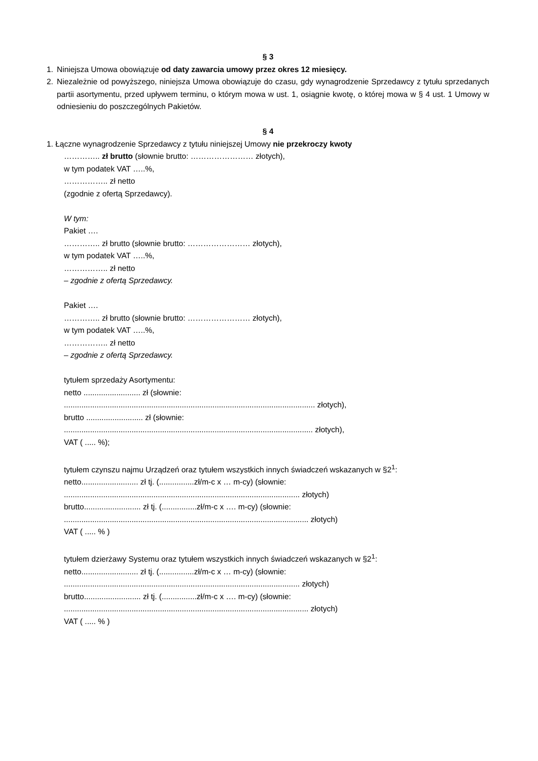§ 3
1. Niniejsza Umowa obowiązuje od daty zawarcia umowy przez okres 12 miesięcy.
2. Niezależnie od powyższego, niniejsza Umowa obowiązuje do czasu, gdy wynagrodzenie Sprzedawcy z tytułu sprzedanych partii asortymentu, przed upływem terminu, o którym mowa w ust. 1, osiągnie kwotę, o której mowa w § 4 ust. 1 Umowy w odniesieniu do poszczególnych Pakietów.
§ 4
1. Łączne wynagrodzenie Sprzedawcy z tytułu niniejszej Umowy nie przekroczy kwoty
………….. zł brutto (słownie brutto: …………………… złotych),
w tym podatek VAT …..%,
…………….. zł netto
(zgodnie z ofertą Sprzedawcy).
W tym:
Pakiet ….
………….. zł brutto (słownie brutto: …………………… złotych),
w tym podatek VAT …..%,
…………….. zł netto
– zgodnie z ofertą Sprzedawcy.
Pakiet ….
………….. zł brutto (słownie brutto: …………………… złotych),
w tym podatek VAT …..%,
…………….. zł netto
– zgodnie z ofertą Sprzedawcy.
tytułem sprzedaży Asortymentu:
netto .......................... zł (słownie:
................................................................................................................... złotych),
brutto .......................... zł (słownie:
.................................................................................................................. złotych),
VAT ( ..... %);
tytułem czynszu najmu Urządzeń oraz tytułem wszystkich innych świadczeń wskazanych w §2<sup>1</sup>:
netto.......................... zł tj. (................zł/m-c x … m-cy) (słownie:
............................................................................................................ złotych)
brutto.......................... zł tj. (................zł/m-c x …. m-cy) (słownie:
................................................................................................................ złotych)
VAT ( ..... % )
tytułem dzierżawy Systemu oraz tytułem wszystkich innych świadczeń wskazanych w §2<sup>1</sup>:
netto.......................... zł tj. (................zł/m-c x … m-cy) (słownie:
............................................................................................................ złotych)
brutto.......................... zł tj. (................zł/m-c x …. m-cy) (słownie:
................................................................................................................ złotych)
VAT ( ..... % )